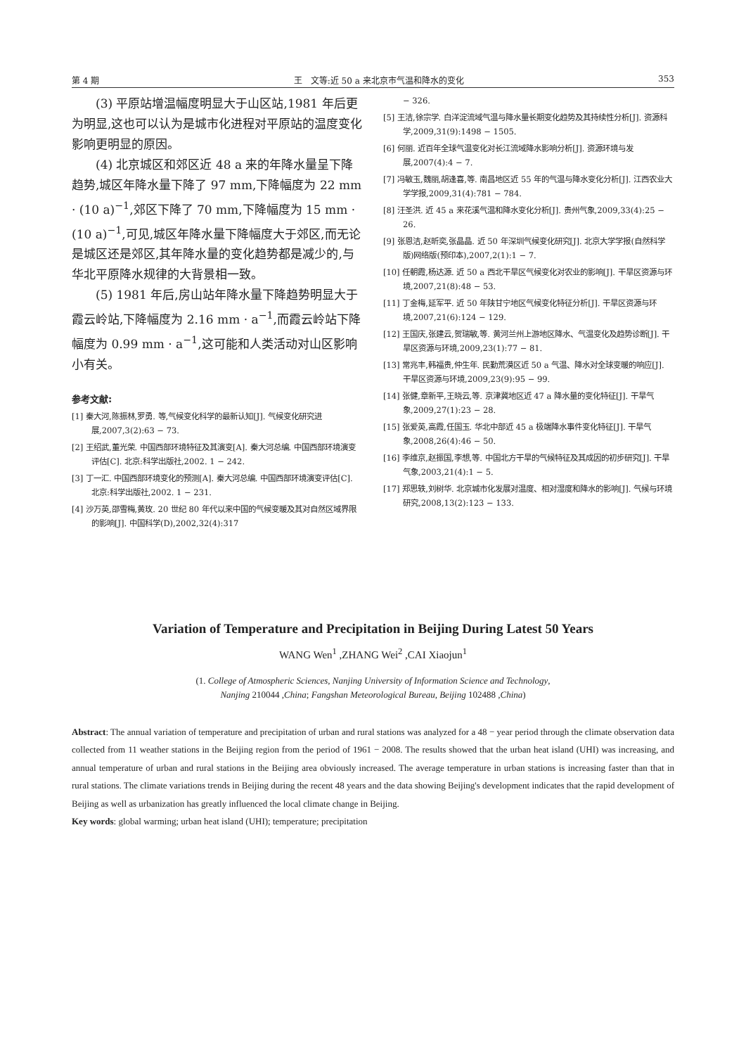第 4 期 王　文等:近 50 a 来北京市气温和降水的变化 353
(3) 平原站增温幅度明显大于山区站,1981 年后更为明显,这也可以认为是城市化进程对平原站的温度变化影响更明显的原因。
(4) 北京城区和郊区近 48 a 来的年降水量呈下降趋势,城区年降水量下降了 97 mm,下降幅度为 22 mm · (10 a)<sup>−1</sup>,郊区下降了 70 mm,下降幅度为 15 mm · (10 a)<sup>−1</sup>,可见,城区年降水量下降幅度大于郊区,而无论是城区还是郊区,其年降水量的变化趋势都是减少的,与华北平原降水规律的大背景相一致。
(5) 1981 年后,房山站年降水量下降趋势明显大于霞云岭站,下降幅度为 2.16 mm · a<sup>−1</sup>,而霞云岭站下降幅度为 0.99 mm · a<sup>−1</sup>,这可能和人类活动对山区影响小有关。
参考文献:
[1] 秦大河,陈振林,罗勇. 等,气候变化科学的最新认知[J]. 气候变化研究进展,2007,3(2):63 − 73.
[2] 王绍武,董光荣. 中国西部环境特征及其演变[A]. 秦大河总编. 中国西部环境演变评估[C]. 北京:科学出版社,2002. 1 − 242.
[3] 丁一汇. 中国西部环境变化的预测[A]. 秦大河总编. 中国西部环境演变评估[C]. 北京:科学出版社,2002. 1 − 231.
[4] 沙万英,邵雪梅,黄玫. 20 世纪 80 年代以来中国的气候变暖及其对自然区域界限的影响[J]. 中国科学(D),2002,32(4):317
− 326.
[5] 王洁,徐宗学. 白洋淀流域气温与降水量长期变化趋势及其持续性分析[J]. 资源科学,2009,31(9):1498 − 1505.
[6] 何丽. 近百年全球气温变化对长江流域降水影响分析[J]. 资源环境与发展,2007(4):4 − 7.
[7] 冯敏玉,魏丽,胡逢喜,等. 南昌地区近 55 年的气温与降水变化分析[J]. 江西农业大学学报,2009,31(4):781 − 784.
[8] 汪圣洪. 近 45 a 来花溪气温和降水变化分析[J]. 贵州气象,2009,33(4):25 − 26.
[9] 张恩洁,赵昕奕,张晶晶. 近 50 年深圳气候变化研究[J]. 北京大学学报(自然科学版)网络版(预印本),2007,2(1):1 − 7.
[10] 任朝霞,杨达源. 近 50 a 西北干旱区气候变化对农业的影响[J]. 干旱区资源与环境,2007,21(8):48 − 53.
[11] 丁金梅,延军平. 近 50 年陕甘宁地区气候变化特征分析[J]. 干旱区资源与环境,2007,21(6):124 − 129.
[12] 王国庆,张建云,贺瑞敏,等. 黄河兰州上游地区降水、气温变化及趋势诊断[J]. 干旱区资源与环境,2009,23(1):77 − 81.
[13] 常兆丰,韩福贵,仲生年. 民勤荒漠区近 50 a 气温、降水对全球变暖的响应[J]. 干旱区资源与环境,2009,23(9):95 − 99.
[14] 张健,章新平,王晓云,等. 京津冀地区近 47 a 降水量的变化特征[J]. 干旱气象,2009,27(1):23 − 28.
[15] 张爱英,高霞,任国玉. 华北中部近 45 a 极端降水事件变化特征[J]. 干旱气象,2008,26(4):46 − 50.
[16] 李维京,赵振国,李想,等. 中国北方干旱的气候特征及其成因的初步研究[J]. 干旱气象,2003,21(4):1 − 5.
[17] 郑思轶,刘树华. 北京城市化发展对温度、相对湿度和降水的影响[J]. 气候与环境研究,2008,13(2):123 − 133.
Variation of Temperature and Precipitation in Beijing During Latest 50 Years
WANG Wen<sup>1</sup> ,ZHANG Wei<sup>2</sup> ,CAI Xiaojun<sup>1</sup>
(1. College of Atmospheric Sciences, Nanjing University of Information Science and Technology,
Nanjing 210044 ,China; Fangshan Meteorological Bureau, Beijing 102488 ,China)
Abstract: The annual variation of temperature and precipitation of urban and rural stations was analyzed for a 48 − year period through the climate observation data collected from 11 weather stations in the Beijing region from the period of 1961 − 2008. The results showed that the urban heat island (UHI) was increasing, and annual temperature of urban and rural stations in the Beijing area obviously increased. The average temperature in urban stations is increasing faster than that in rural stations. The climate variations trends in Beijing during the recent 48 years and the data showing Beijing's development indicates that the rapid development of Beijing as well as urbanization has greatly influenced the local climate change in Beijing.
Key words: global warming; urban heat island (UHI); temperature; precipitation